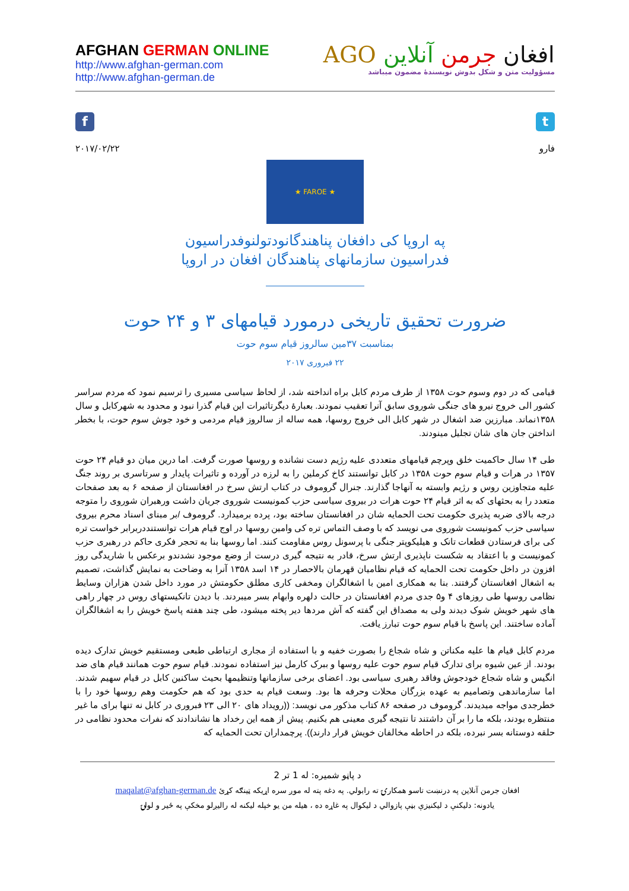AFGHAN GERMAN ONLINE
http://www.afghan-german.com
http://www.afghan-german.de
افغان جرمن آنلاین AGO
مسؤولیت متن و شکل بدوش نویسندهٔ مضمون میباشد
f
۲۰۱۷/۰۲/۲۲
t
فارو
★ FAROE ★
په اروپا کی دافغان پناهندگانودتولنوفدراسیون
فدراسیون سازمانهای پناهندگان افغان در اروپا
ضرورت تحقیق تاریخی درمورد قیامهای ۳ و ۲۴ حوت
بمناسبت ۳۷مین سالروز قیام سوم حوت
۲۲ فبروری ۲۰۱۷
قیامی که در دوم وسوم حوت ۱۳۵۸ از طرف مردم کابل براه انداخته شد، از لحاظ سیاسی مسیری را ترسیم نمود که مردم سراسر کشور الی خروج نیرو های جنگی شوروی سابق آنرا تعقیب نمودند. بعبارهٔ دیگرتاثیرات این قیام گذرا نبود و محدود به شهرکابل و سال ۱۳۵۸نماند. مبارزین ضد اشغال در شهر کابل الی خروج روسها، همه ساله از سالروز قیام مردمی و خود جوش سوم حوت، با بخطر انداختن جان های شان تجلیل مینودند.
طی ۱۴ سال حاکمیت خلق وپرچم قیامهای متعددی علیه رژیم دست نشانده و روسها صورت گرفت. اما درین میان دو قیام ۲۴ حوت ۱۳۵۷ در هرات و قیام سوم حوت ۱۳۵۸ در کابل توانستند کاخ کرملین را به لرزه در آورده و تاثیرات پایدار و سرتاسری بر روند جنگ علیه متجاوزین روس و رژیم وابسته به آنهاجا گذارند. جنرال گروموف در کتاب ارتش سرخ در افغانستان از صفحه ۶ به بعد صفحات متعدد را به بحثهای که به اثر قیام ۲۴ حوت هرات در بیروی سیاسی حزب کمونیست شوروی جریان داشت ورهبران شوروی را متوجه درجه بالای ضربه پذیری حکومت تحت الحمایه شان در افغانستان ساخته بود، پرده برمیدارد. گروموف /بر مبنای اسناد محرم بیروی سیاسی حزب کمونیست شوروی می نویسد که با وصف التماس تره کی وامین روسها در اوج قیام هرات توانستنددربرابر خواست تره کی برای فرستادن قطعات تانک و هیلیکوپتر جنگی با پرسونل روس مقاومت کنند. اما روسها بنا به تحجر فکری حاکم در رهبری حزب کمونیست و با اعتقاد به شکست ناپذیری ارتش سرخ، قادر به نتیجه گیری درست از وضع موجود نشدندو برعکس با شاریدگی روز افزون در داخل حکومت تحت الحمایه که قیام نظامیان قهرمان بالاحصار در ۱۴ اسد ۱۳۵۸ آنرا به وضاحت به نمایش گذاشت، تصمیم به اشغال افغانستان گرفتند. بنا به همکاری امین با اشغالگران ومخفی کاری مطلق حکومتش در مورد داخل شدن هزاران وسایط نظامی روسها طی روزهای ۴ و۵ جدی مردم افغانستان در حالت دلهره وابهام بسر میبردند. با دیدن تانکیستهای روس در چهار راهی های شهر خویش شوک دیدند ولی به مصداق این گفته که آش مردها دیر پخته میشود، طی چند هفته پاسخ خویش را به اشغالگران آماده ساختند. این پاسخ با قیام سوم حوت تبارز یافت.
مردم کابل قیام ها علیه مکناتن و شاه شجاع را بصورت خفیه و با استفاده از مجاری ارتباطی طبعی ومستقیم خویش تدارک دیده بودند. از عین شیوه برای تدارک قیام سوم حوت علیه روسها و ببرک کارمل نیز استفاده نمودند. قیام سوم حوت همانند قیام های ضد انگیس و شاه شجاع خودجوش وفاقد رهبری سیاسی بود. اعضای برخی سازمانها وتنظیمها بحیث ساکنین کابل در قیام سهیم شدند. اما سازماندهی وتصامیم به عهده بزرگان محلات وحرفه ها بود. وسعت قیام به حدی بود که هم حکومت وهم روسها خود را با خطرجدی مواجه میدیدند. گروموف در صفحه ۸۶ کتاب مذکور می نویسد: ((رویداد های ۲۰ الی ۲۳ فبروری در کابل نه تنها برای ما غیر منتظره بودند، بلکه ما را بر آن داشتند تا نتیجه گیری معینی هم بکنیم. پیش از همه این رخداد ها نشاندادند که نفرات محدود نظامی در حلقه دوستانه بسر نبرده، بلکه در احاطه مخالفان خویش قرار دارند)). پرچمداران تحت الحمایه که
د پاڼو شمیره: له 1 تر 2
افغان جرمن آنلاین په درنښت تاسو همکارۍ ته رابولي. په دغه پته له موږ سره اړیکه ټینګه کړئ maqalat@afghan-german.de
یادونه: دلیکنې د لیکنيزې بڼې پازوالي د لیکوال په غاړه ده ، هیله من یو خپله لیکنه له رالیږلو مخکې په ځیر و لولۍ